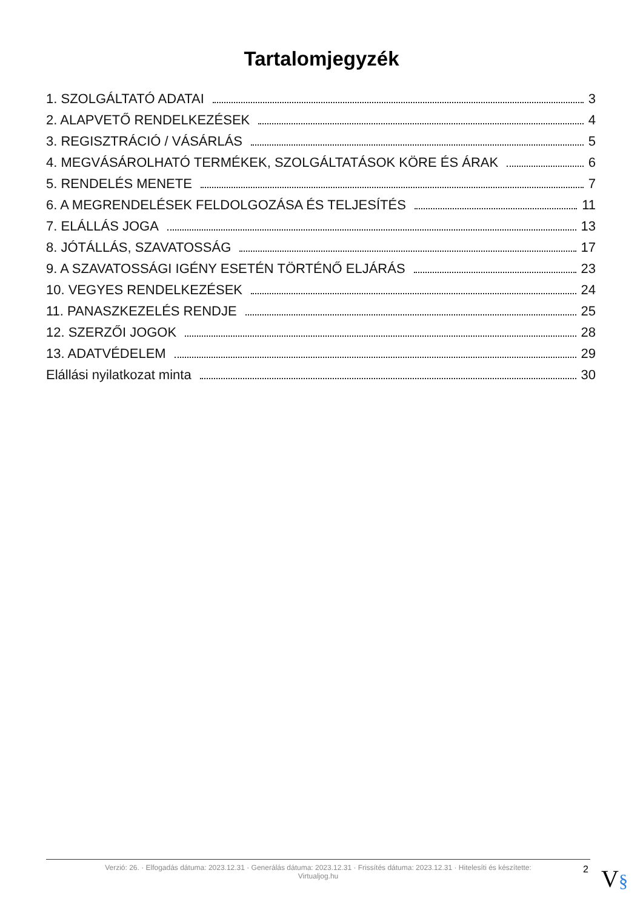Tartalomjegyzék
1. SZOLGÁLTATÓ ADATAI 3
2. ALAPVETŐ RENDELKEZÉSEK 4
3. REGISZTRÁCIÓ / VÁSÁRLÁS 5
4. MEGVÁSÁROLHATÓ TERMÉKEK, SZOLGÁLTATÁSOK KÖRE ÉS ÁRAK 6
5. RENDELÉS MENETE 7
6. A MEGRENDELÉSEK FELDOLGOZÁSA ÉS TELJESÍTÉS 11
7. ELÁLLÁS JOGA 13
8. JÓTÁLLÁS, SZAVATOSSÁG 17
9. A SZAVATOSSÁGI IGÉNY ESETÉN TÖRTÉNŐ ELJÁRÁS 23
10. VEGYES RENDELKEZÉSEK 24
11. PANASZKEZELÉS RENDJE 25
12. SZERZŐI JOGOK 28
13. ADATVÉDELEM 29
Elállási nyilatkozat minta 30
Verzió: 26. · Elfogadás dátuma: 2023.12.31 · Generálás dátuma: 2023.12.31 · Frissítés dátuma: 2023.12.31 · Hitelesíti és készítette:
Virtualjog.hu
2 V§